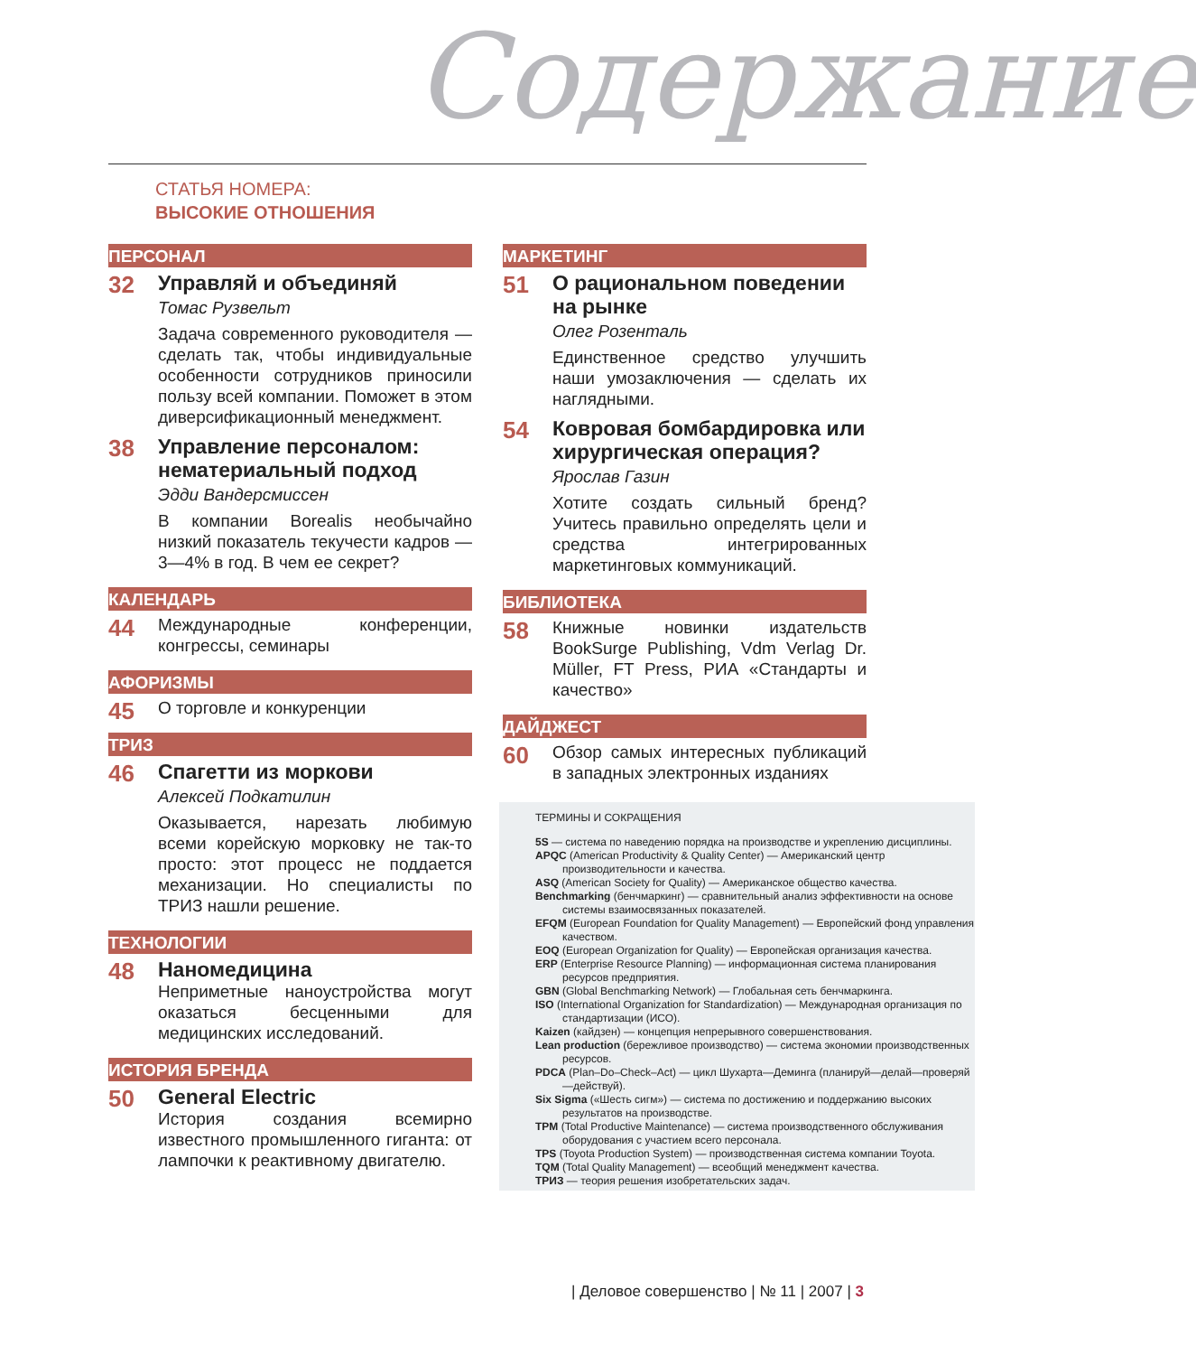Содержание
СТАТЬЯ НОМЕРА:
ВЫСОКИЕ ОТНОШЕНИЯ
ПЕРСОНАЛ
32
Управляй и объединяй
Томас Рузвельт
Задача современного руководителя — сделать так, чтобы индивидуальные особенности сотрудников приносили пользу всей компании. Поможет в этом диверсификационный менеджмент.
38
Управление персоналом: нематериальный подход
Эдди Вандерсмиссен
В компании Borealis необычайно низкий показатель текучести кадров — 3—4% в год. В чем ее секрет?
КАЛЕНДАРЬ
44
Международные конференции, конгрессы, семинары
АФОРИЗМЫ
45
О торговле и конкуренции
ТРИЗ
46
Спагетти из моркови
Алексей Подкатилин
Оказывается, нарезать любимую всеми корейскую морковку не так-то просто: этот процесс не поддается механизации. Но специалисты по ТРИЗ нашли решение.
ТЕХНОЛОГИИ
48
Наномедицина
Неприметные наноустройства могут оказаться бесценными для медицинских исследований.
ИСТОРИЯ БРЕНДА
50
General Electric
История создания всемирно известного промышленного гиганта: от лампочки к реактивному двигателю.
МАРКЕТИНГ
51
О рациональном поведении на рынке
Олег Розенталь
Единственное средство улучшить наши умозаключения — сделать их наглядными.
54
Ковровая бомбардировка или хирургическая операция?
Ярослав Газин
Хотите создать сильный бренд? Учитесь правильно определять цели и средства интегрированных маркетинговых коммуникаций.
БИБЛИОТЕКА
58
Книжные новинки издательств BookSurge Publishing, Vdm Verlag Dr. Müller, FT Press, РИА «Стандарты и качество»
ДАЙДЖЕСТ
60
Обзор самых интересных публикаций в западных электронных изданиях
ТЕРМИНЫ И СОКРАЩЕНИЯ
5S — система по наведению порядка на производстве и укреплению дисциплины.
APQC (American Productivity & Quality Center) — Американский центр производительности и качества.
ASQ (American Society for Quality) — Американское общество качества.
Benchmarking (бенчмаркинг) — сравнительный анализ эффективности на основе системы взаимосвязанных показателей.
EFQM (European Foundation for Quality Management) — Европейский фонд управления качеством.
EOQ (European Organization for Quality) — Европейская организация качества.
ERP (Enterprise Resource Planning) — информационная система планирования ресурсов предприятия.
GBN (Global Benchmarking Network) — Глобальная сеть бенчмаркинга.
ISO (International Organization for Standardization) — Международная организация по стандартизации (ИСО).
Kaizen (кайдзен) — концепция непрерывного совершенствования.
Lean production (бережливое производство) — система экономии производственных ресурсов.
PDCA (Plan–Do–Check–Act) — цикл Шухарта—Деминга (планируй—делай—проверяй—действуй).
Six Sigma («Шесть сигм») — система по достижению и поддержанию высоких результатов на производстве.
TPM (Total Productive Maintenance) — система производственного обслуживания оборудования с участием всего персонала.
TPS (Toyota Production System) — производственная система компании Toyota.
TQM (Total Quality Management) — всеобщий менеджмент качества.
ТРИЗ — теория решения изобретательских задач.
| Деловое совершенство | № 11 | 2007 | 3